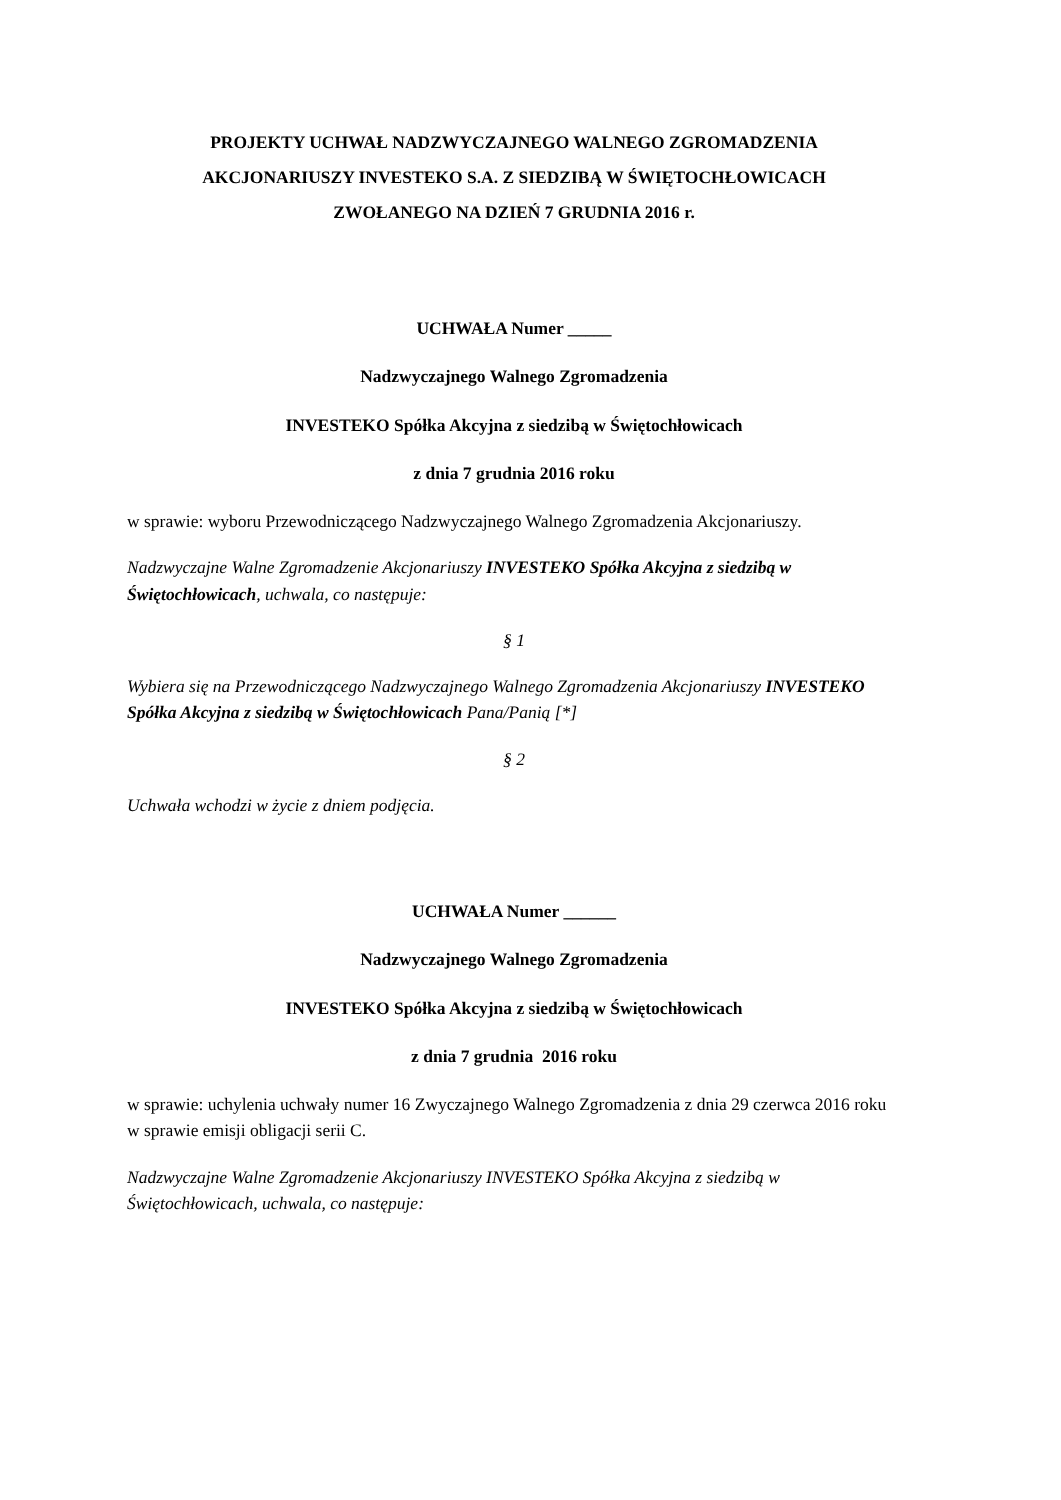PROJEKTY UCHWAŁ NADZWYCZAJNEGO WALNEGO ZGROMADZENIA
AKCJONARIUSZY INVESTEKO S.A. Z SIEDZIBĄ W ŚWIĘTOCHŁOWICACH
ZWOŁANEGO NA DZIEŃ 7 GRUDNIA 2016 r.
UCHWAŁA Numer _____
Nadzwyczajnego Walnego Zgromadzenia
INVESTEKO Spółka Akcyjna z siedzibą w Świętochłowicach
z dnia 7 grudnia 2016 roku
w sprawie: wyboru Przewodniczącego Nadzwyczajnego Walnego Zgromadzenia Akcjonariuszy.
Nadzwyczajne Walne Zgromadzenie Akcjonariuszy INVESTEKO Spółka Akcyjna z siedzibą w Świętochłowicach, uchwala, co następuje:
§ 1
Wybiera się na Przewodniczącego Nadzwyczajnego Walnego Zgromadzenia Akcjonariuszy INVESTEKO Spółka Akcyjna z siedzibą w Świętochłowicach Pana/Panią [*]
§ 2
Uchwała wchodzi w życie z dniem podjęcia.
UCHWAŁA Numer ______
Nadzwyczajnego Walnego Zgromadzenia
INVESTEKO Spółka Akcyjna z siedzibą w Świętochłowicach
z dnia 7 grudnia 2016 roku
w sprawie: uchylenia uchwały numer 16 Zwyczajnego Walnego Zgromadzenia z dnia 29 czerwca 2016 roku w sprawie emisji obligacji serii C.
Nadzwyczajne Walne Zgromadzenie Akcjonariuszy INVESTEKO Spółka Akcyjna z siedzibą w Świętochłowicach, uchwala, co następuje: